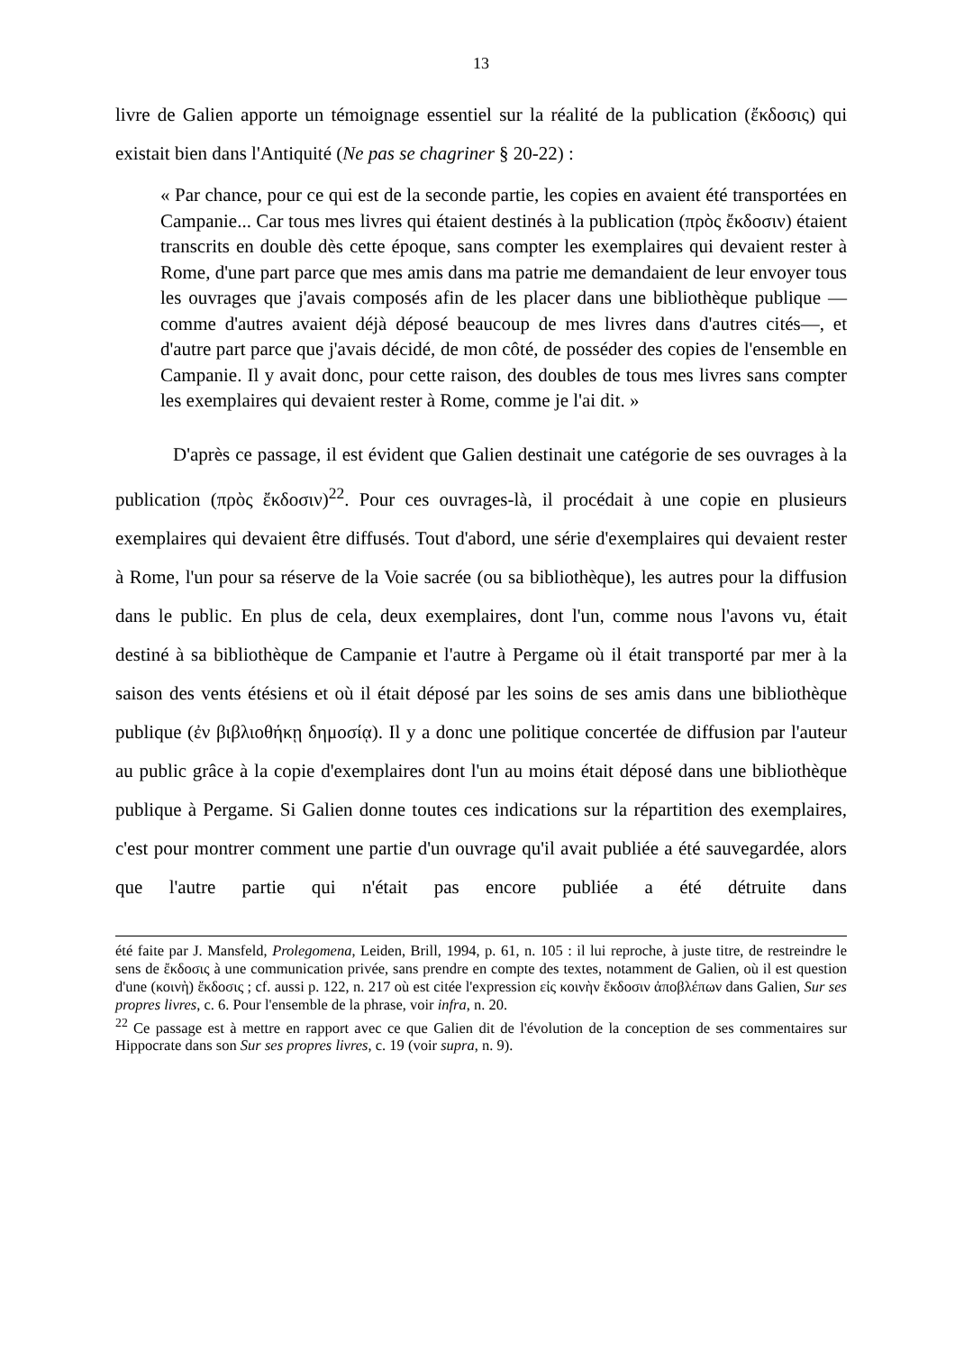13
livre de Galien apporte un témoignage essentiel sur la réalité de la publication (ἔκδοσις) qui existait bien dans l'Antiquité (Ne pas se chagriner § 20-22) :
« Par chance, pour ce qui est de la seconde partie, les copies en avaient été transportées en Campanie... Car tous mes livres qui étaient destinés à la publication (πρὸς ἔκδοσιν) étaient transcrits en double dès cette époque, sans compter les exemplaires qui devaient rester à Rome, d'une part parce que mes amis dans ma patrie me demandaient de leur envoyer tous les ouvrages que j'avais composés afin de les placer dans une bibliothèque publique — comme d'autres avaient déjà déposé beaucoup de mes livres dans d'autres cités—, et d'autre part parce que j'avais décidé, de mon côté, de posséder des copies de l'ensemble en Campanie. Il y avait donc, pour cette raison, des doubles de tous mes livres sans compter les exemplaires qui devaient rester à Rome, comme je l'ai dit. »
D'après ce passage, il est évident que Galien destinait une catégorie de ses ouvrages à la publication (πρὸς ἔκδοσιν)<sup>22</sup>. Pour ces ouvrages-là, il procédait à une copie en plusieurs exemplaires qui devaient être diffusés. Tout d'abord, une série d'exemplaires qui devaient rester à Rome, l'un pour sa réserve de la Voie sacrée (ou sa bibliothèque), les autres pour la diffusion dans le public. En plus de cela, deux exemplaires, dont l'un, comme nous l'avons vu, était destiné à sa bibliothèque de Campanie et l'autre à Pergame où il était transporté par mer à la saison des vents étésiens et où il était déposé par les soins de ses amis dans une bibliothèque publique (ἐν βιβλιοθήκῃ δημοσίᾳ). Il y a donc une politique concertée de diffusion par l'auteur au public grâce à la copie d'exemplaires dont l'un au moins était déposé dans une bibliothèque publique à Pergame. Si Galien donne toutes ces indications sur la répartition des exemplaires, c'est pour montrer comment une partie d'un ouvrage qu'il avait publiée a été sauvegardée, alors que l'autre partie qui n'était pas encore publiée a été détruite dans
été faite par J. Mansfeld, Prolegomena, Leiden, Brill, 1994, p. 61, n. 105 : il lui reproche, à juste titre, de restreindre le sens de ἔκδοσις à une communication privée, sans prendre en compte des textes, notamment de Galien, où il est question d'une (κοινὴ) ἔκδοσις ; cf. aussi p. 122, n. 217 où est citée l'expression εἰς κοινὴν ἔκδοσιν ἀποβλέπων dans Galien, Sur ses propres livres, c. 6. Pour l'ensemble de la phrase, voir infra, n. 20.
<sup>22</sup> Ce passage est à mettre en rapport avec ce que Galien dit de l'évolution de la conception de ses commentaires sur Hippocrate dans son Sur ses propres livres, c. 19 (voir supra, n. 9).